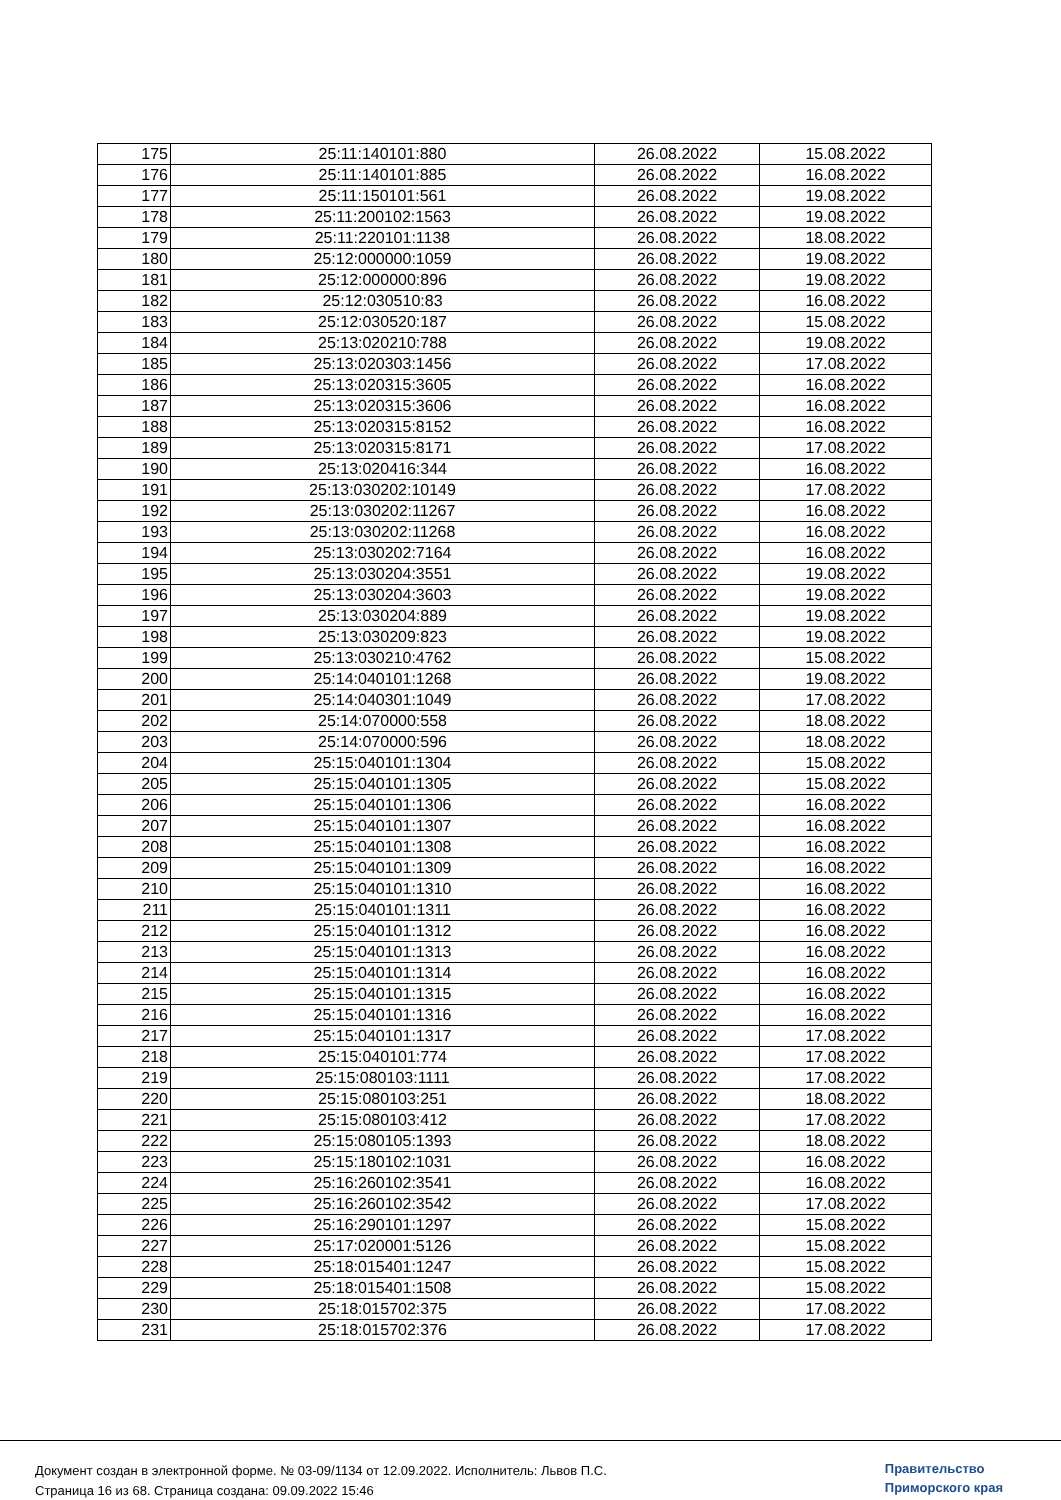| 175 | 25:11:140101:880 | 26.08.2022 | 15.08.2022 |
| 176 | 25:11:140101:885 | 26.08.2022 | 16.08.2022 |
| 177 | 25:11:150101:561 | 26.08.2022 | 19.08.2022 |
| 178 | 25:11:200102:1563 | 26.08.2022 | 19.08.2022 |
| 179 | 25:11:220101:1138 | 26.08.2022 | 18.08.2022 |
| 180 | 25:12:000000:1059 | 26.08.2022 | 19.08.2022 |
| 181 | 25:12:000000:896 | 26.08.2022 | 19.08.2022 |
| 182 | 25:12:030510:83 | 26.08.2022 | 16.08.2022 |
| 183 | 25:12:030520:187 | 26.08.2022 | 15.08.2022 |
| 184 | 25:13:020210:788 | 26.08.2022 | 19.08.2022 |
| 185 | 25:13:020303:1456 | 26.08.2022 | 17.08.2022 |
| 186 | 25:13:020315:3605 | 26.08.2022 | 16.08.2022 |
| 187 | 25:13:020315:3606 | 26.08.2022 | 16.08.2022 |
| 188 | 25:13:020315:8152 | 26.08.2022 | 16.08.2022 |
| 189 | 25:13:020315:8171 | 26.08.2022 | 17.08.2022 |
| 190 | 25:13:020416:344 | 26.08.2022 | 16.08.2022 |
| 191 | 25:13:030202:10149 | 26.08.2022 | 17.08.2022 |
| 192 | 25:13:030202:11267 | 26.08.2022 | 16.08.2022 |
| 193 | 25:13:030202:11268 | 26.08.2022 | 16.08.2022 |
| 194 | 25:13:030202:7164 | 26.08.2022 | 16.08.2022 |
| 195 | 25:13:030204:3551 | 26.08.2022 | 19.08.2022 |
| 196 | 25:13:030204:3603 | 26.08.2022 | 19.08.2022 |
| 197 | 25:13:030204:889 | 26.08.2022 | 19.08.2022 |
| 198 | 25:13:030209:823 | 26.08.2022 | 19.08.2022 |
| 199 | 25:13:030210:4762 | 26.08.2022 | 15.08.2022 |
| 200 | 25:14:040101:1268 | 26.08.2022 | 19.08.2022 |
| 201 | 25:14:040301:1049 | 26.08.2022 | 17.08.2022 |
| 202 | 25:14:070000:558 | 26.08.2022 | 18.08.2022 |
| 203 | 25:14:070000:596 | 26.08.2022 | 18.08.2022 |
| 204 | 25:15:040101:1304 | 26.08.2022 | 15.08.2022 |
| 205 | 25:15:040101:1305 | 26.08.2022 | 15.08.2022 |
| 206 | 25:15:040101:1306 | 26.08.2022 | 16.08.2022 |
| 207 | 25:15:040101:1307 | 26.08.2022 | 16.08.2022 |
| 208 | 25:15:040101:1308 | 26.08.2022 | 16.08.2022 |
| 209 | 25:15:040101:1309 | 26.08.2022 | 16.08.2022 |
| 210 | 25:15:040101:1310 | 26.08.2022 | 16.08.2022 |
| 211 | 25:15:040101:1311 | 26.08.2022 | 16.08.2022 |
| 212 | 25:15:040101:1312 | 26.08.2022 | 16.08.2022 |
| 213 | 25:15:040101:1313 | 26.08.2022 | 16.08.2022 |
| 214 | 25:15:040101:1314 | 26.08.2022 | 16.08.2022 |
| 215 | 25:15:040101:1315 | 26.08.2022 | 16.08.2022 |
| 216 | 25:15:040101:1316 | 26.08.2022 | 16.08.2022 |
| 217 | 25:15:040101:1317 | 26.08.2022 | 17.08.2022 |
| 218 | 25:15:040101:774 | 26.08.2022 | 17.08.2022 |
| 219 | 25:15:080103:1111 | 26.08.2022 | 17.08.2022 |
| 220 | 25:15:080103:251 | 26.08.2022 | 18.08.2022 |
| 221 | 25:15:080103:412 | 26.08.2022 | 17.08.2022 |
| 222 | 25:15:080105:1393 | 26.08.2022 | 18.08.2022 |
| 223 | 25:15:180102:1031 | 26.08.2022 | 16.08.2022 |
| 224 | 25:16:260102:3541 | 26.08.2022 | 16.08.2022 |
| 225 | 25:16:260102:3542 | 26.08.2022 | 17.08.2022 |
| 226 | 25:16:290101:1297 | 26.08.2022 | 15.08.2022 |
| 227 | 25:17:020001:5126 | 26.08.2022 | 15.08.2022 |
| 228 | 25:18:015401:1247 | 26.08.2022 | 15.08.2022 |
| 229 | 25:18:015401:1508 | 26.08.2022 | 15.08.2022 |
| 230 | 25:18:015702:375 | 26.08.2022 | 17.08.2022 |
| 231 | 25:18:015702:376 | 26.08.2022 | 17.08.2022 |
Документ создан в электронной форме. № 03-09/1134 от 12.09.2022. Исполнитель: Львов П.С.
Страница 16 из 68. Страница создана: 09.09.2022 15:46
Правительство
Приморского края